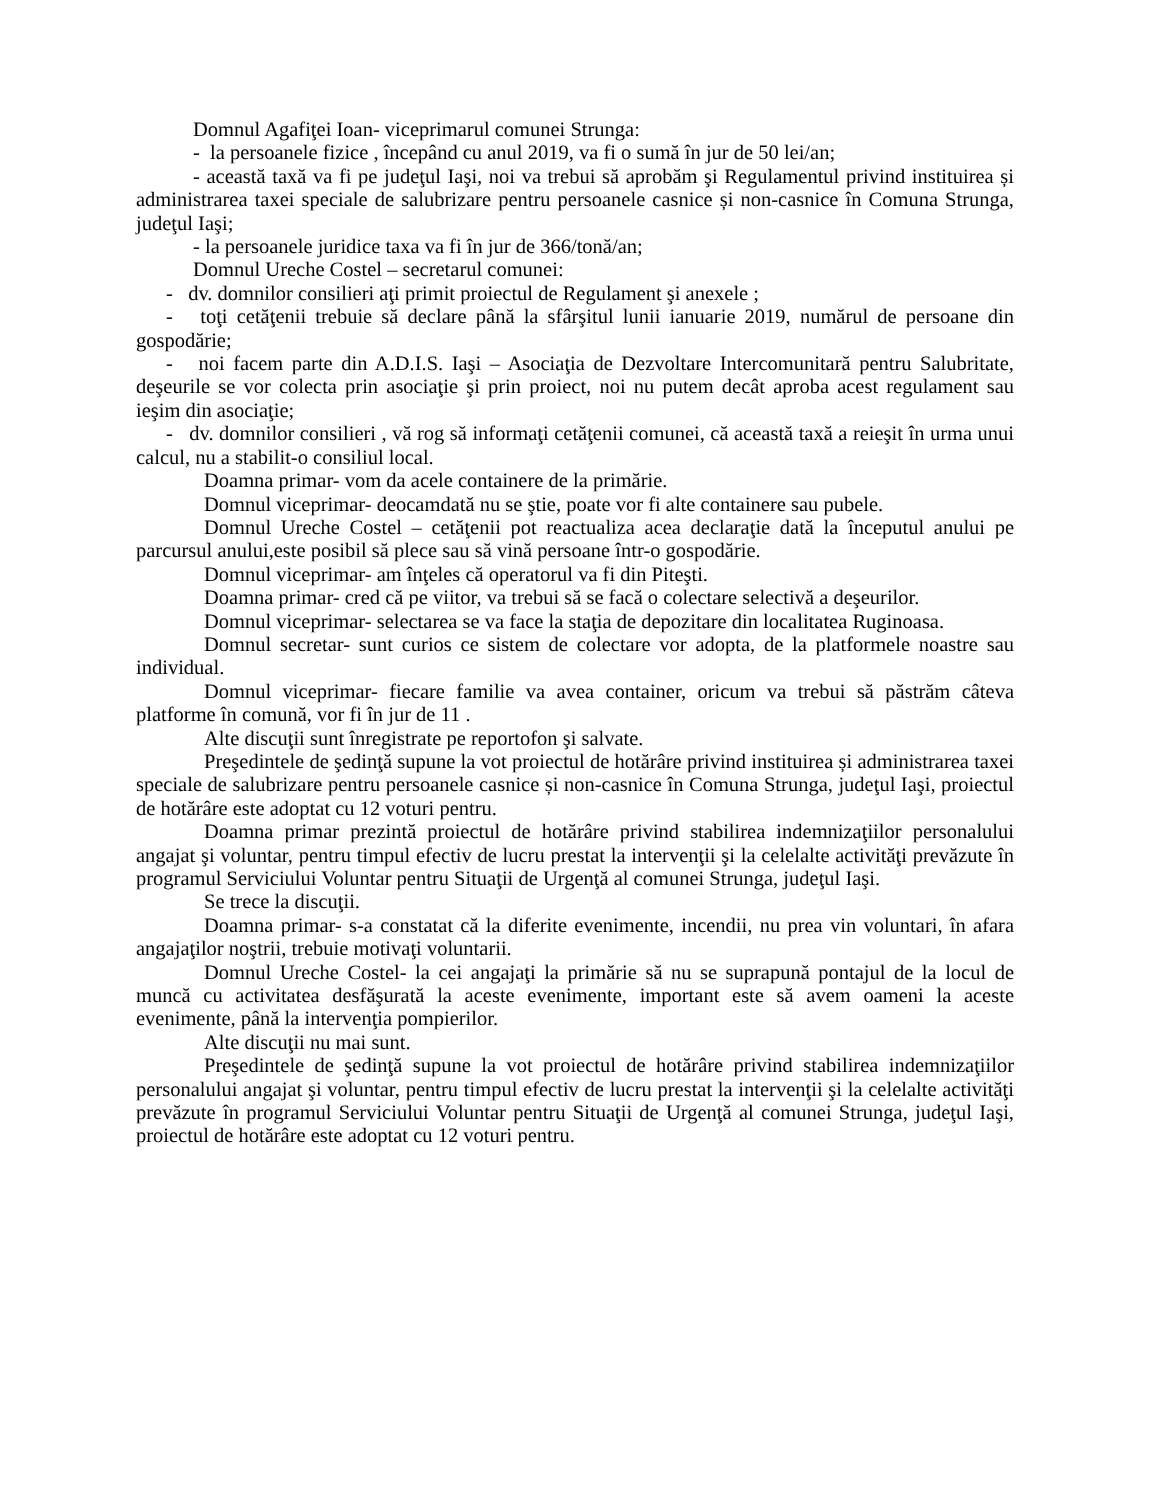Domnul Agafiţei Ioan- viceprimarul comunei Strunga:
- la persoanele fizice , începând cu anul 2019, va fi o sumă în jur de 50 lei/an;
- această taxă va fi pe judeţul Iaşi, noi va trebui să aprobăm şi Regulamentul privind instituirea și administrarea taxei speciale de salubrizare pentru persoanele casnice și non-casnice în Comuna Strunga, judeţul Iaşi;
- la persoanele juridice taxa va fi în jur de 366/tonă/an;
Domnul Ureche Costel – secretarul comunei:
- dv. domnilor consilieri aţi primit proiectul de Regulament şi anexele ;
- toţi cetăţenii trebuie să declare până la sfârşitul lunii ianuarie 2019, numărul de persoane din gospodărie;
- noi facem parte din A.D.I.S. Iaşi – Asociaţia de Dezvoltare Intercomunitară pentru Salubritate, deşeurile se vor colecta prin asociaţie şi prin proiect, noi nu putem decât aproba acest regulament sau ieşim din asociaţie;
- dv. domnilor consilieri , vă rog să informaţi cetăţenii comunei, că această taxă a reieşit în urma unui calcul, nu a stabilit-o consiliul local.
Doamna primar- vom da acele containere de la primărie.
Domnul viceprimar- deocamdată nu se ştie, poate vor fi alte containere sau pubele.
Domnul Ureche Costel – cetăţenii pot reactualiza acea declaraţie dată la începutul anului pe parcursul anului,este posibil să plece sau să vină persoane într-o gospodărie.
Domnul viceprimar- am înţeles că operatorul va fi din Piteşti.
Doamna primar- cred că pe viitor, va trebui să se facă o colectare selectivă a deşeurilor.
Domnul viceprimar- selectarea se va face la staţia de depozitare din localitatea Ruginoasa.
Domnul secretar- sunt curios ce sistem de colectare vor adopta, de la platformele noastre sau individual.
Domnul viceprimar- fiecare familie va avea container, oricum va trebui să păstrăm câteva platforme în comună, vor fi în jur de 11 .
Alte discuţii sunt înregistrate pe reportofon şi salvate.
Preşedintele de şedinţă supune la vot proiectul de hotărâre privind instituirea și administrarea taxei speciale de salubrizare pentru persoanele casnice și non-casnice în Comuna Strunga, judeţul Iaşi, proiectul de hotărâre este adoptat cu 12 voturi pentru.
Doamna primar prezintă proiectul de hotărâre privind stabilirea indemnizaţiilor personalului angajat şi voluntar, pentru timpul efectiv de lucru prestat la intervenţii şi la celelalte activităţi prevăzute în programul Serviciului Voluntar pentru Situaţii de Urgenţă al comunei Strunga, judeţul Iaşi.
Se trece la discuţii.
Doamna primar- s-a constatat că la diferite evenimente, incendii, nu prea vin voluntari, în afara angajaţilor noştrii, trebuie motivaţi voluntarii.
Domnul Ureche Costel- la cei angajaţi la primărie să nu se suprapună pontajul de la locul de muncă cu activitatea desfăşurată la aceste evenimente, important este să avem oameni la aceste evenimente, până la intervenţia pompierilor.
Alte discuţii nu mai sunt.
Preşedintele de şedinţă supune la vot proiectul de hotărâre privind stabilirea indemnizaţiilor personalului angajat şi voluntar, pentru timpul efectiv de lucru prestat la intervenţii şi la celelalte activităţi prevăzute în programul Serviciului Voluntar pentru Situaţii de Urgenţă al comunei Strunga, judeţul Iaşi, proiectul de hotărâre este adoptat cu 12 voturi pentru.